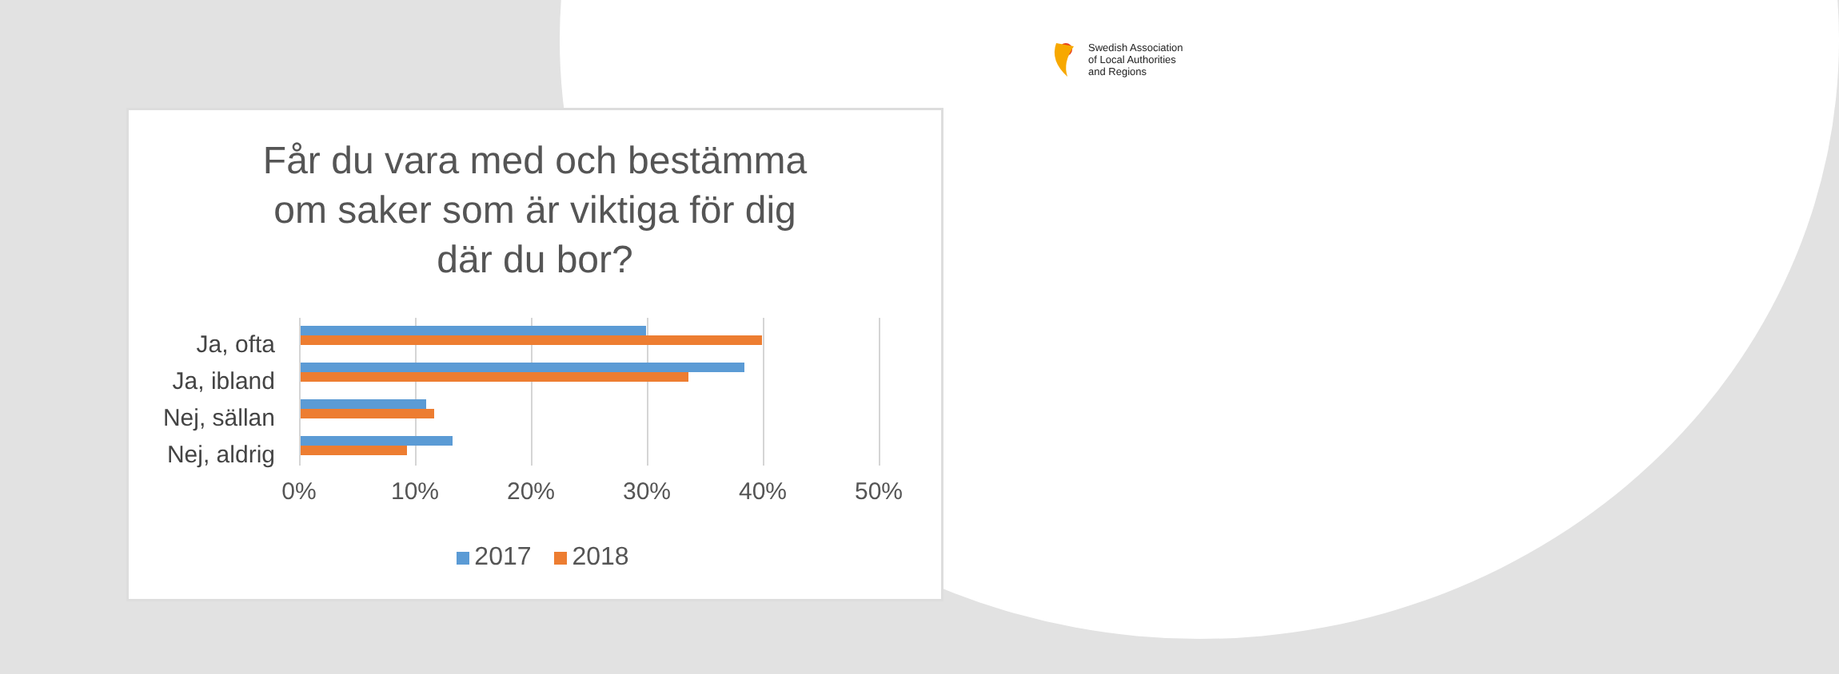Swedish Association
of Local Authorities
and Regions
Får du vara med och bestämma
om saker som är viktiga för dig
där du bor?
Ja, ofta
Ja, ibland
Nej, sällan
Nej, aldrig
0% 10% 20% 30% 40% 50%
2017 2018